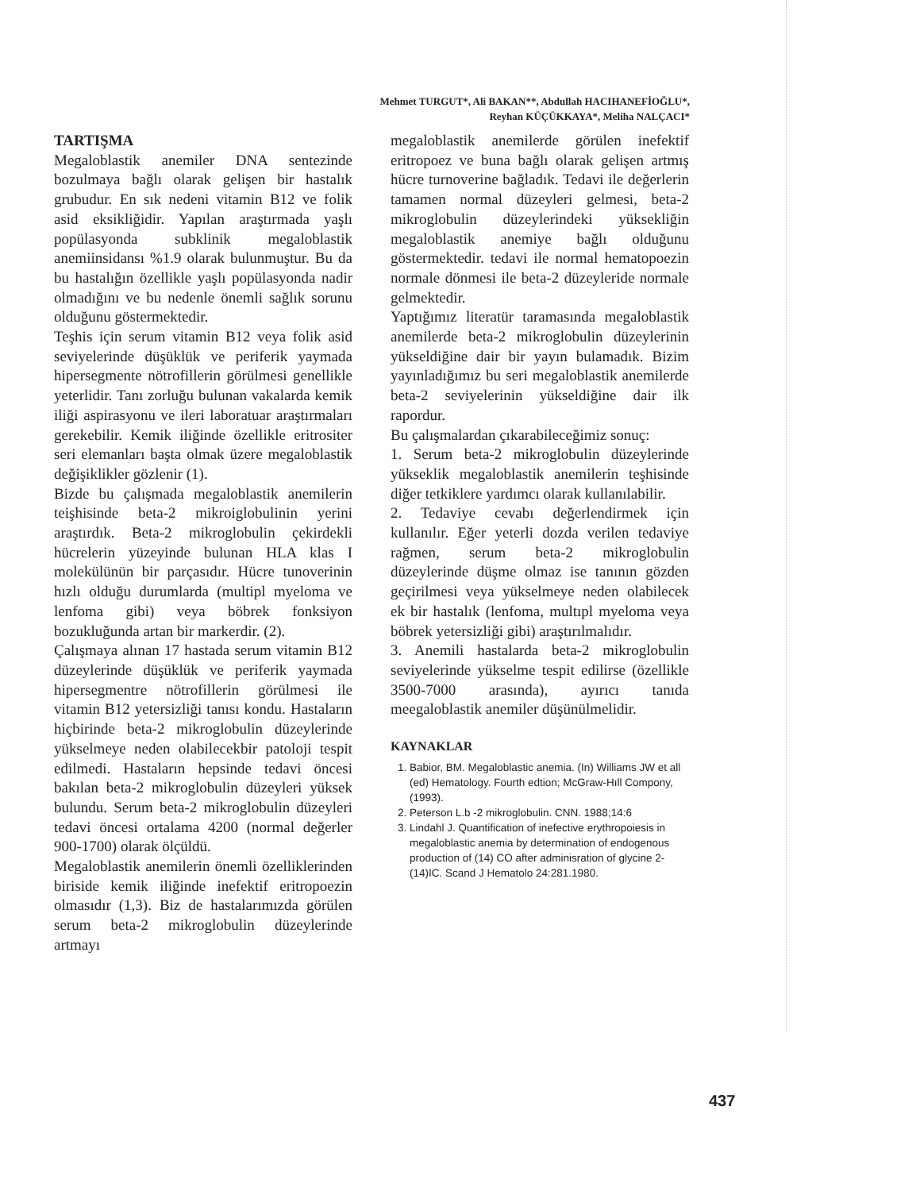Mehmet TURGUT*, Ali BAKAN**, Abdullah HACIHANEFİOĞLU*,
Reyhan KÜÇÜKKAYA*, Meliha NALÇACI*
TARTIŞMA
Megaloblastik anemiler DNA sentezinde bozulmaya bağlı olarak gelişen bir hastalık grubudur. En sık nedeni vitamin B12 ve folik asid eksikliğidir. Yapılan araştırmada yaşlı popülasyonda subklinik megaloblastik anemiinsidansı %1.9 olarak bulunmuştur. Bu da bu hastalığın özellikle yaşlı popülasyonda nadir olmadığını ve bu nedenle önemli sağlık sorunu olduğunu göstermektedir.
Teşhis için serum vitamin B12 veya folik asid seviyelerinde düşüklük ve periferik yaymada hipersegmente nötrofillerin görülmesi genellikle yeterlidir. Tanı zorluğu bulunan vakalarda kemik iliği aspirasyonu ve ileri laboratuar araştırmaları gerekebilir. Kemik iliğinde özellikle eritrositer seri elemanları başta olmak üzere megaloblastik değişiklikler gözlenir (1).
Bizde bu çalışmada megaloblastik anemilerin teişhisinde beta-2 mikroiglobulinin yerini araştırdık. Beta-2 mikroglobulin çekirdekli hücrelerin yüzeyinde bulunan HLA klas I molekülünün bir parçasıdır. Hücre tunoverinin hızlı olduğu durumlarda (multipl myeloma ve lenfoma gibi) veya böbrek fonksiyon bozukluğunda artan bir markerdir. (2).
Çalışmaya alınan 17 hastada serum vitamin B12 düzeylerinde düşüklük ve periferik yaymada hipersegmentre nötrofillerin görülmesi ile vitamin B12 yetersizliği tanısı kondu. Hastaların hiçbirinde beta-2 mikroglobulin düzeylerinde yükselmeye neden olabilecekbir patoloji tespit edilmedi. Hastaların hepsinde tedavi öncesi bakılan beta-2 mikroglobulin düzeyleri yüksek bulundu. Serum beta-2 mikroglobulin düzeyleri tedavi öncesi ortalama 4200 (normal değerler 900-1700) olarak ölçüldü.
Megaloblastik anemilerin önemli özelliklerinden biriside kemik iliğinde inefektif eritropoezin olmasıdır (1,3). Biz de hastalarımızda görülen serum beta-2 mikroglobulin düzeylerinde artmayı
megaloblastik anemilerde görülen inefektif eritropoez ve buna bağlı olarak gelişen artmış hücre turnoverine bağladık. Tedavi ile değerlerin tamamen normal düzeyleri gelmesi, beta-2 mikroglobulin düzeylerindeki yüksekliğin megaloblastik anemiye bağlı olduğunu göstermektedir. tedavi ile normal hematopoezin normale dönmesi ile beta-2 düzeyleride normale gelmektedir.
Yaptığımız literatür taramasında megaloblastik anemilerde beta-2 mikroglobulin düzeylerinin yükseldiğine dair bir yayın bulamadık. Bizim yayınladığımız bu seri megaloblastik anemilerde beta-2 seviyelerinin yükseldiğine dair ilk rapordur.
Bu çalışmalardan çıkarabileceğimiz sonuç:
1. Serum beta-2 mikroglobulin düzeylerinde yükseklik megaloblastik anemilerin teşhisinde diğer tetkiklere yardımcı olarak kullanılabilir.
2. Tedaviye cevabı değerlendirmek için kullanılır. Eğer yeterli dozda verilen tedaviye rağmen, serum beta-2 mikroglobulin düzeylerinde düşme olmaz ise tanının gözden geçirilmesi veya yükselmeye neden olabilecek ek bir hastalık (lenfoma, multıpl myeloma veya böbrek yetersizliği gibi) araştırılmalıdır.
3. Anemili hastalarda beta-2 mikroglobulin seviyelerinde yükselme tespit edilirse (özellikle 3500-7000 arasında), ayırıcı tanıda meegaloblastik anemiler düşünülmelidir.
KAYNAKLAR
1. Babior, BM. Megaloblastic anemia. (In) Williams JW et all (ed) Hematology. Fourth edtion; McGraw-Hıll Compony, (1993).
2. Peterson L.b -2 mikroglobulin. CNN. 1988;14:6
3. Lindahl J. Quantification of inefective erythropoiesis in megaloblastic anemia by determination of endogenous production of (14) CO after adminisration of glycine 2-(14)IC. Scand J Hematolo 24:281.1980.
437